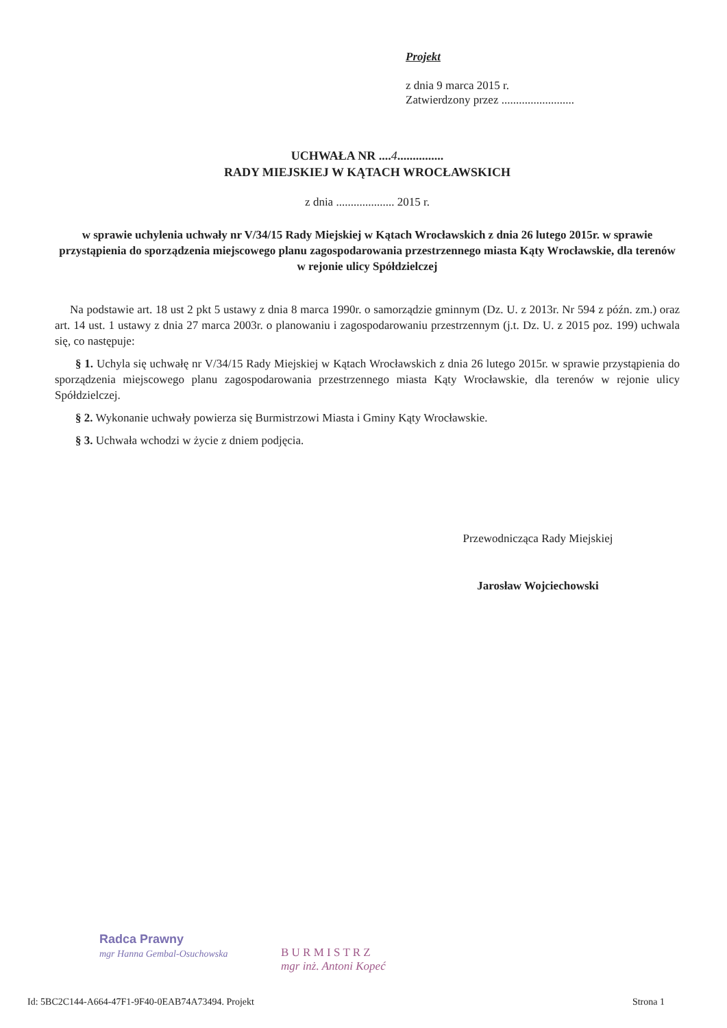Projekt
z dnia 9 marca 2015 r.
Zatwierdzony przez .........................
UCHWAŁA NR ....4...............
RADY MIEJSKIEJ W KĄTACH WROCŁAWSKICH
z dnia .................... 2015 r.
w sprawie uchylenia uchwały nr V/34/15 Rady Miejskiej w Kątach Wrocławskich z dnia 26 lutego 2015r. w sprawie przystąpienia do sporządzenia miejscowego planu zagospodarowania przestrzennego miasta Kąty Wrocławskie, dla terenów w rejonie ulicy Spółdzielczej
Na podstawie art. 18 ust 2 pkt 5 ustawy z dnia 8 marca 1990r. o samorządzie gminnym (Dz. U. z 2013r. Nr 594 z późn. zm.) oraz art. 14 ust. 1 ustawy z dnia 27 marca 2003r. o planowaniu i zagospodarowaniu przestrzennym (j.t. Dz. U. z 2015 poz. 199) uchwala się, co następuje:
§ 1. Uchyla się uchwałę nr V/34/15 Rady Miejskiej w Kątach Wrocławskich z dnia 26 lutego 2015r. w sprawie przystąpienia do sporządzenia miejscowego planu zagospodarowania przestrzennego miasta Kąty Wrocławskie, dla terenów w rejonie ulicy Spółdzielczej.
§ 2. Wykonanie uchwały powierza się Burmistrzowi Miasta i Gminy Kąty Wrocławskie.
§ 3. Uchwała wchodzi w życie z dniem podjęcia.
Przewodnicząca Rady Miejskiej
Jarosław Wojciechowski
Radca Prawny
mgr Hanna Gembal-Osuchowska
B U R M I S T R Z
mgr inż. Antoni Kopeć
Id: 5BC2C144-A664-47F1-9F40-0EAB74A73494. Projekt Strona 1